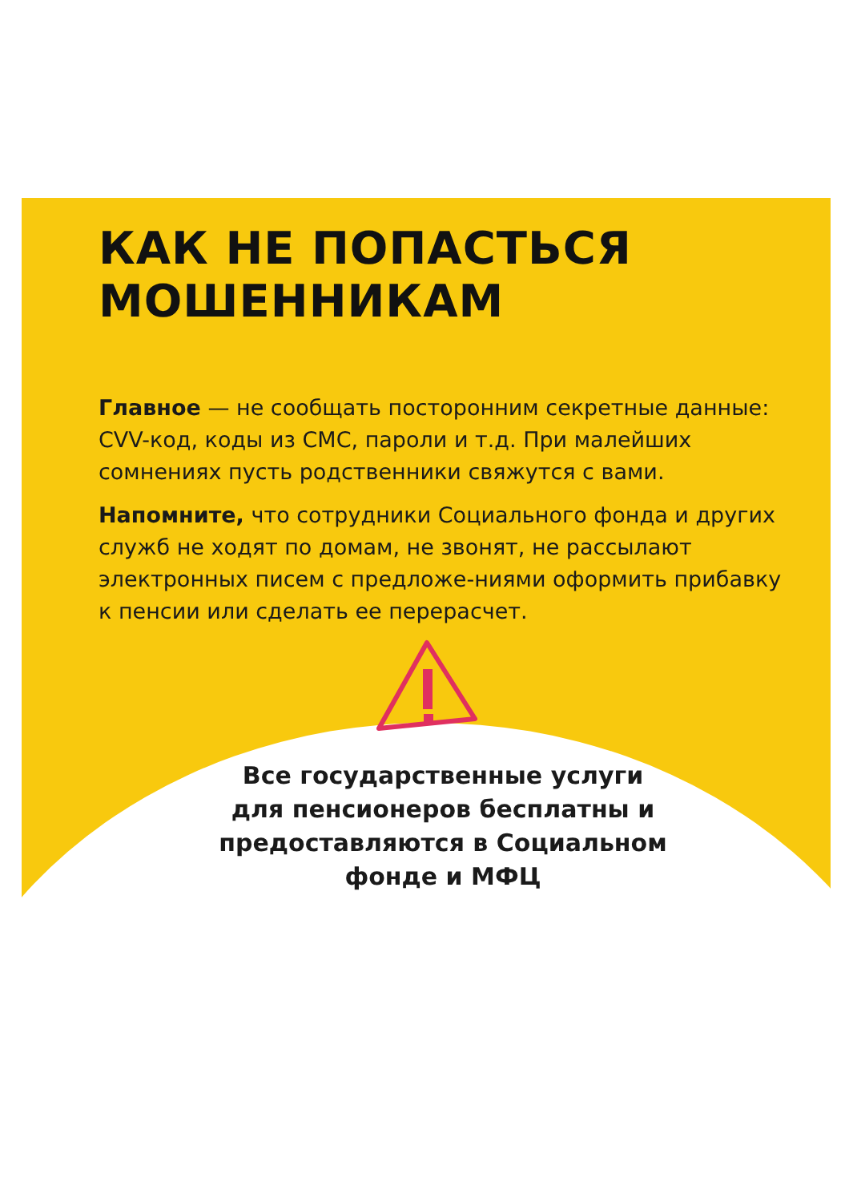КАК НЕ ПОПАСТЬСЯ
МОШЕННИКАМ
Главное — не сообщать посторонним секретные данные: CVV-код, коды из СМС, пароли и т.д. При малейших сомнениях пусть родственники свяжутся с вами.
Напомните, что сотрудники Социального фонда и других служб не ходят по домам, не звонят, не рассылают электронных писем с предложе-ниями оформить прибавку к пенсии или сделать ее перерасчет.
Все государственные услуги для пенсионеров бесплатны и предоставляются в Социальном фонде и МФЦ